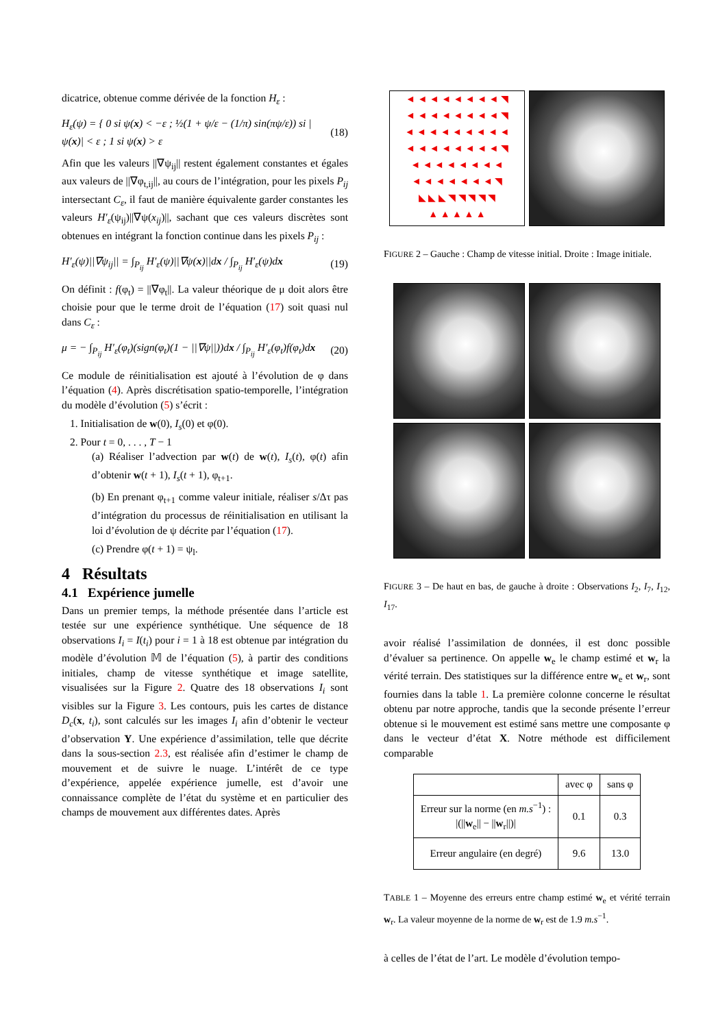dicatrice, obtenue comme dérivée de la fonction H<sub>ε</sub> :
H<sub>ε</sub>(ψ) = { 0 si ψ(x) < −ε ; ½(1 + ψ/ε − (1/π) sin(πψ/ε)) si |ψ(x)| < ε ; 1 si ψ(x) > ε (18)
Afin que les valeurs ||∇ψ<sub>ij</sub>|| restent également constantes et égales aux valeurs de ||∇φ<sub>t,ij</sub>||, au cours de l’intégration, pour les pixels P<sub>ij</sub> intersectant C<sub>ε</sub>, il faut de manière équivalente garder constantes les valeurs H′<sub>ε</sub>(ψ<sub>ij</sub>)||∇ψ(x<sub>ij</sub>)||, sachant que ces valeurs discrètes sont obtenues en intégrant la fonction continue dans les pixels P<sub>ij</sub> :
H′<sub>ε</sub>(ψ)||∇ψ<sub>ij</sub>|| = ∫<sub>P<sub>ij</sub></sub> H′<sub>ε</sub>(ψ)||∇ψ(x)||dx / ∫<sub>P<sub>ij</sub></sub> H′<sub>ε</sub>(ψ)dx (19)
On définit : f(φ<sub>t</sub>) = ||∇φ<sub>t</sub>||. La valeur théorique de μ doit alors être choisie pour que le terme droit de l’équation (17) soit quasi nul dans C<sub>ε</sub> :
μ = − ∫<sub>P<sub>ij</sub></sub> H′<sub>ε</sub>(φ<sub>t</sub>)(sign(φ<sub>t</sub>)(1 − ||∇ψ||))dx / ∫<sub>P<sub>ij</sub></sub> H′<sub>ε</sub>(φ<sub>t</sub>)f(φ<sub>t</sub>)dx (20)
Ce module de réinitialisation est ajouté à l’évolution de φ dans l’équation (4). Après discrétisation spatio-temporelle, l’intégration du modèle d’évolution (5) s’écrit :
1. Initialisation de w(0), I<sub>s</sub>(0) et φ(0).
2. Pour t = 0, . . . , T − 1
(a) Réaliser l’advection par w(t) de w(t), I<sub>s</sub>(t), φ(t) afin d’obtenir w(t + 1), I<sub>s</sub>(t + 1), φ<sub>t+1</sub>.
(b) En prenant φ<sub>t+1</sub> comme valeur initiale, réaliser s/Δτ pas d’intégration du processus de réinitialisation en utilisant la loi d’évolution de ψ décrite par l’équation (17).
(c) Prendre φ(t + 1) = ψ<sub>l</sub>.
4 Résultats
4.1 Expérience jumelle
Dans un premier temps, la méthode présentée dans l’article est testée sur une expérience synthétique. Une séquence de 18 observations I<sub>i</sub> = I(t<sub>i</sub>) pour i = 1 à 18 est obtenue par intégration du modèle d’évolution 𝕄 de l’équation (5), à partir des conditions initiales, champ de vitesse synthétique et image satellite, visualisées sur la Figure 2. Quatre des 18 observations I<sub>i</sub> sont visibles sur la Figure 3. Les contours, puis les cartes de distance D<sub>c</sub>(x, t<sub>i</sub>), sont calculés sur les images I<sub>i</sub> afin d’obtenir le vecteur d’observation Y. Une expérience d’assimilation, telle que décrite dans la sous-section 2.3, est réalisée afin d’estimer le champ de mouvement et de suivre le nuage. L’intérêt de ce type d’expérience, appelée expérience jumelle, est d’avoir une connaissance complète de l’état du système et en particulier des champs de mouvement aux différentes dates. Après
◄ ◄ ◄ ◄ ◄ ◄ ◄ ◄ ◥
◄ ◄ ◄ ◄ ◄ ◄ ◄ ◄ ◥
◄ ◄ ◄ ◄ ◄ ◄ ◄ ◄ ◄
◄ ◄ ◄ ◄ ◄ ◄ ◄ ◄ ◥
◄ ◄ ◄ ◄ ◄ ◄ ◄ ◄
◄ ◄ ◄ ◄ ◄ ◄ ◄ ◥
◣ ◣ ◣ ◥ ◥ ◥ ◥ ◥
▲ ▲ ▲ ▲ ▲
FIGURE 2 – Gauche : Champ de vitesse initial. Droite : Image initiale.
FIGURE 3 – De haut en bas, de gauche à droite : Observations I<sub>2</sub>, I<sub>7</sub>, I<sub>12</sub>, I<sub>17</sub>.
avoir réalisé l’assimilation de données, il est donc possible d’évaluer sa pertinence. On appelle w<sub>e</sub> le champ estimé et w<sub>r</sub> la vérité terrain. Des statistiques sur la différence entre w<sub>e</sub> et w<sub>r</sub>, sont fournies dans la table 1. La première colonne concerne le résultat obtenu par notre approche, tandis que la seconde présente l’erreur obtenue si le mouvement est estimé sans mettre une composante φ dans le vecteur d’état X. Notre méthode est difficilement comparable
| | avec φ | sans φ |
| --- | --- | --- |
| Erreur sur la norme (en m.s<sup>−1</sup>) : /(// w<sub>e</sub>// − // w<sub>r</sub>//)/ | 0.1 | 0.3 |
| Erreur angulaire (en degré) | 9.6 | 13.0 |
TABLE 1 – Moyenne des erreurs entre champ estimé w<sub>e</sub> et vérité terrain w<sub>r</sub>. La valeur moyenne de la norme de w<sub>r</sub> est de 1.9 m.s<sup>−1</sup>.
à celles de l’état de l’art. Le modèle d’évolution tempo-